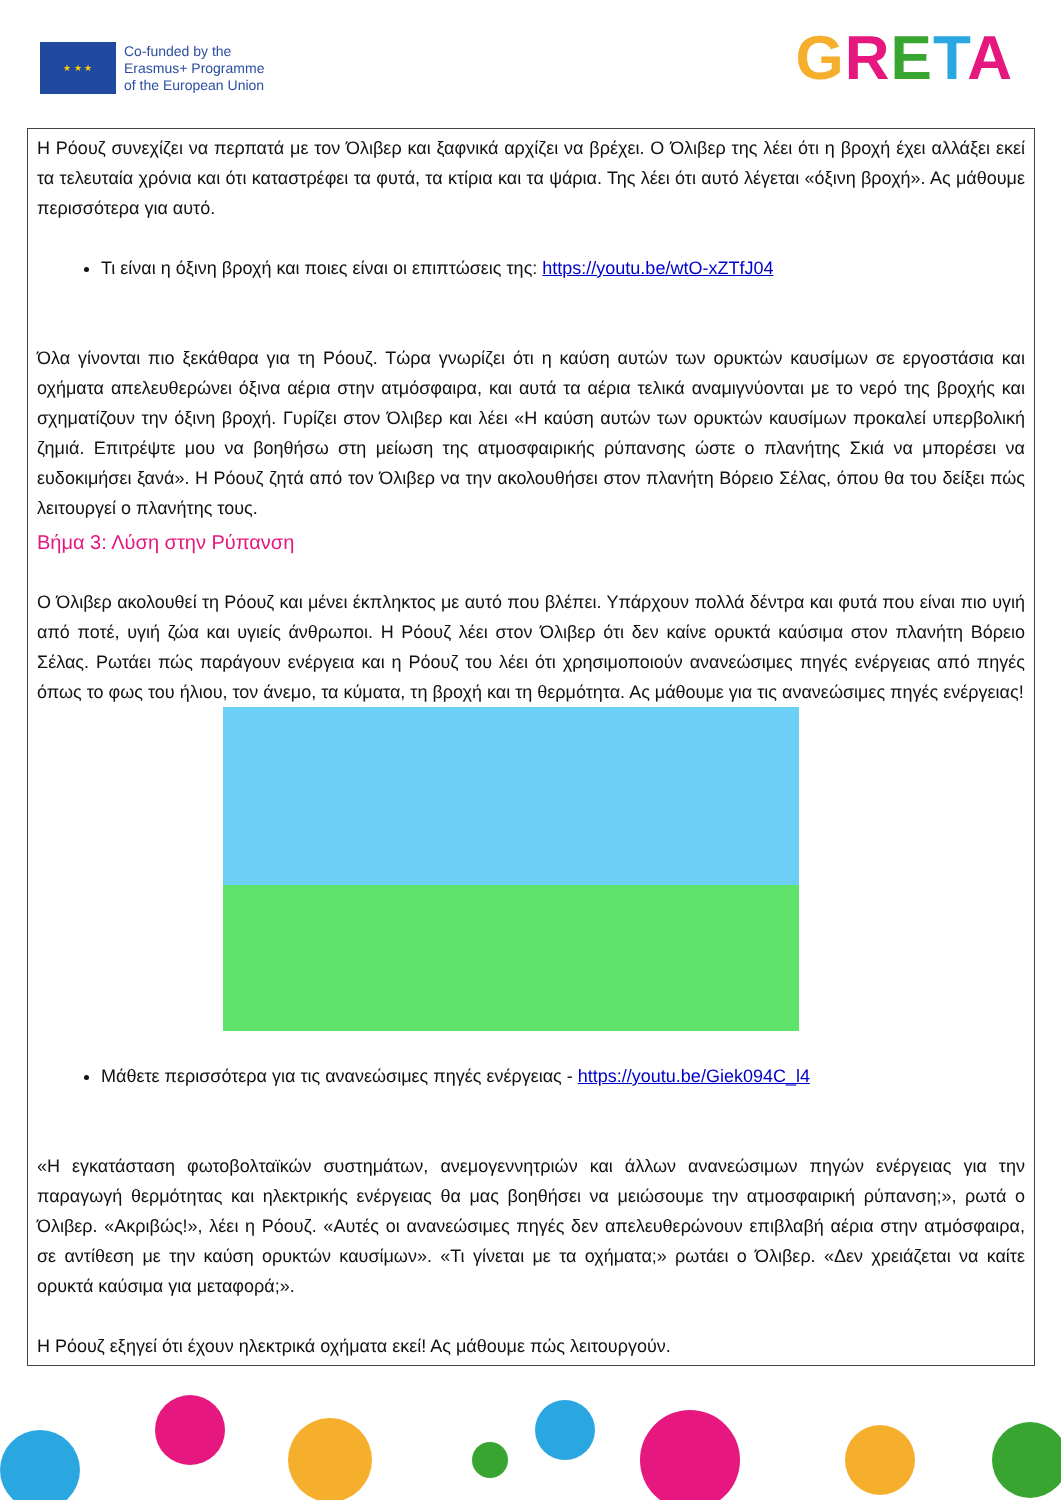★ ★ ★
Co-funded by the
Erasmus+ Programme
of the European Union
GRETA
Η Ρόουζ συνεχίζει να περπατά με τον Όλιβερ και ξαφνικά αρχίζει να βρέχει. Ο Όλιβερ της λέει ότι η βροχή έχει αλλάξει εκεί τα τελευταία χρόνια και ότι καταστρέφει τα φυτά, τα κτίρια και τα ψάρια. Της λέει ότι αυτό λέγεται «όξινη βροχή». Ας μάθουμε περισσότερα για αυτό.
Τι είναι η όξινη βροχή και ποιες είναι οι επιπτώσεις της: https://youtu.be/wtO-xZTfJ04
Όλα γίνονται πιο ξεκάθαρα για τη Ρόουζ. Τώρα γνωρίζει ότι η καύση αυτών των ορυκτών καυσίμων σε εργοστάσια και οχήματα απελευθερώνει όξινα αέρια στην ατμόσφαιρα, και αυτά τα αέρια τελικά αναμιγνύονται με το νερό της βροχής και σχηματίζουν την όξινη βροχή. Γυρίζει στον Όλιβερ και λέει «Η καύση αυτών των ορυκτών καυσίμων προκαλεί υπερβολική ζημιά. Επιτρέψτε μου να βοηθήσω στη μείωση της ατμοσφαιρικής ρύπανσης ώστε ο πλανήτης Σκιά να μπορέσει να ευδοκιμήσει ξανά». Η Ρόουζ ζητά από τον Όλιβερ να την ακολουθήσει στον πλανήτη Βόρειο Σέλας, όπου θα του δείξει πώς λειτουργεί ο πλανήτης τους.
Βήμα 3: Λύση στην Ρύπανση
Ο Όλιβερ ακολουθεί τη Ρόουζ και μένει έκπληκτος με αυτό που βλέπει. Υπάρχουν πολλά δέντρα και φυτά που είναι πιο υγιή από ποτέ, υγιή ζώα και υγιείς άνθρωποι. Η Ρόουζ λέει στον Όλιβερ ότι δεν καίνε ορυκτά καύσιμα στον πλανήτη Βόρειο Σέλας. Ρωτάει πώς παράγουν ενέργεια και η Ρόουζ του λέει ότι χρησιμοποιούν ανανεώσιμες πηγές ενέργειας από πηγές όπως το φως του ήλιου, τον άνεμο, τα κύματα, τη βροχή και τη θερμότητα. Ας μάθουμε για τις ανανεώσιμες πηγές ενέργειας!
Μάθετε περισσότερα για τις ανανεώσιμες πηγές ενέργειας - https://youtu.be/Giek094C_l4
«Η εγκατάσταση φωτοβολταϊκών συστημάτων, ανεμογεννητριών και άλλων ανανεώσιμων πηγών ενέργειας για την παραγωγή θερμότητας και ηλεκτρικής ενέργειας θα μας βοηθήσει να μειώσουμε την ατμοσφαιρική ρύπανση;», ρωτά ο Όλιβερ. «Ακριβώς!», λέει η Ρόουζ. «Αυτές οι ανανεώσιμες πηγές δεν απελευθερώνουν επιβλαβή αέρια στην ατμόσφαιρα, σε αντίθεση με την καύση ορυκτών καυσίμων». «Τι γίνεται με τα οχήματα;» ρωτάει ο Όλιβερ. «Δεν χρειάζεται να καίτε ορυκτά καύσιμα για μεταφορά;».
Η Ρόουζ εξηγεί ότι έχουν ηλεκτρικά οχήματα εκεί! Ας μάθουμε πώς λειτουργούν.